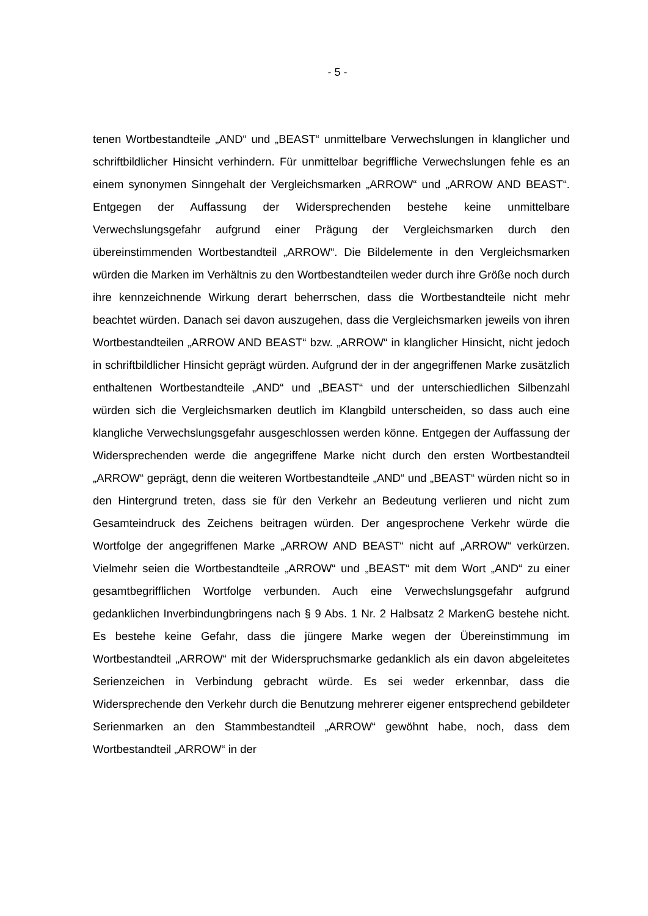- 5 -
tenen Wortbestandteile „AND“ und „BEAST“ unmittelbare Verwechslungen in klanglicher und schriftbildlicher Hinsicht verhindern. Für unmittelbar begriffliche Verwechslungen fehle es an einem synonymen Sinngehalt der Vergleichsmarken „ARROW“ und „ARROW AND BEAST“. Entgegen der Auffassung der Widersprechenden bestehe keine unmittelbare Verwechslungsgefahr aufgrund einer Prägung der Vergleichsmarken durch den übereinstimmenden Wortbestandteil „ARROW“. Die Bildelemente in den Vergleichsmarken würden die Marken im Verhältnis zu den Wortbestandteilen weder durch ihre Größe noch durch ihre kennzeichnende Wirkung derart beherrschen, dass die Wortbestandteile nicht mehr beachtet würden. Danach sei davon auszugehen, dass die Vergleichsmarken jeweils von ihren Wortbestandteilen „ARROW AND BEAST“ bzw. „ARROW“ in klanglicher Hinsicht, nicht jedoch in schriftbildlicher Hinsicht geprägt würden. Aufgrund der in der angegriffenen Marke zusätzlich enthaltenen Wortbestandteile „AND“ und „BEAST“ und der unterschiedlichen Silbenzahl würden sich die Vergleichsmarken deutlich im Klangbild unterscheiden, so dass auch eine klangliche Verwechslungsgefahr ausgeschlossen werden könne. Entgegen der Auffassung der Widersprechenden werde die angegriffene Marke nicht durch den ersten Wortbestandteil „ARROW“ geprägt, denn die weiteren Wortbestandteile „AND“ und „BEAST“ würden nicht so in den Hintergrund treten, dass sie für den Verkehr an Bedeutung verlieren und nicht zum Gesamteindruck des Zeichens beitragen würden. Der angesprochene Verkehr würde die Wortfolge der angegriffenen Marke „ARROW AND BEAST“ nicht auf „ARROW“ verkürzen. Vielmehr seien die Wortbestandteile „ARROW“ und „BEAST“ mit dem Wort „AND“ zu einer gesamtbegrifflichen Wortfolge verbunden. Auch eine Verwechslungsgefahr aufgrund gedanklichen Inverbindungbringens nach § 9 Abs. 1 Nr. 2 Halbsatz 2 MarkenG bestehe nicht. Es bestehe keine Gefahr, dass die jüngere Marke wegen der Übereinstimmung im Wortbestandteil „ARROW“ mit der Widerspruchsmarke gedanklich als ein davon abgeleitetes Serienzeichen in Verbindung gebracht würde. Es sei weder erkennbar, dass die Widersprechende den Verkehr durch die Benutzung mehrerer eigener entsprechend gebildeter Serienmarken an den Stammbestandteil „ARROW“ gewöhnt habe, noch, dass dem Wortbestandteil „ARROW“ in der